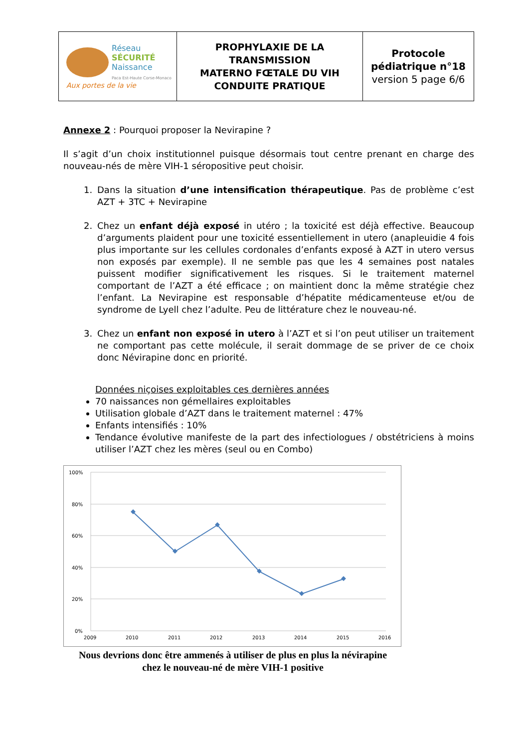| Réseau SÉCURITÉ Naissance Paca Est-Haute Corse-Monaco Aux portes de la vie | PROPHYLAXIE DE LA TRANSMISSION MATERNO FŒTALE DU VIH CONDUITE PRATIQUE | Protocole pédiatrique n°18 version 5 page 6/6 |
Annexe 2 : Pourquoi proposer la Nevirapine ?
Il s’agit d’un choix institutionnel puisque désormais tout centre prenant en charge des nouveau-nés de mère VIH-1 séropositive peut choisir.
1. Dans la situation d’une intensification thérapeutique. Pas de problème c’est AZT + 3TC + Nevirapine
2. Chez un enfant déjà exposé in utéro ; la toxicité est déjà effective. Beaucoup d’arguments plaident pour une toxicité essentiellement in utero (anapleuidie 4 fois plus importante sur les cellules cordonales d’enfants exposé à AZT in utero versus non exposés par exemple). Il ne semble pas que les 4 semaines post natales puissent modifier significativement les risques. Si le traitement maternel comportant de l’AZT a été efficace ; on maintient donc la même stratégie chez l’enfant. La Nevirapine est responsable d’hépatite médicamenteuse et/ou de syndrome de Lyell chez l’adulte. Peu de littérature chez le nouveau-né.
3. Chez un enfant non exposé in utero à l’AZT et si l’on peut utiliser un traitement ne comportant pas cette molécule, il serait dommage de se priver de ce choix donc Névirapine donc en priorité.
Données niçoises exploitables ces dernières années
70 naissances non gémellaires exploitables
Utilisation globale d’AZT dans le traitement maternel : 47%
Enfants intensifiés : 10%
Tendance évolutive manifeste de la part des infectiologues / obstétriciens à moins utiliser l’AZT chez les mères (seul ou en Combo)
100%
80%
60%
40%
20%
0%
2009
2010
2011
2012
2013
2014
2015
2016
Nous devrions donc être ammenés à utiliser de plus en plus la névirapine
chez le nouveau-né de mère VIH-1 positive